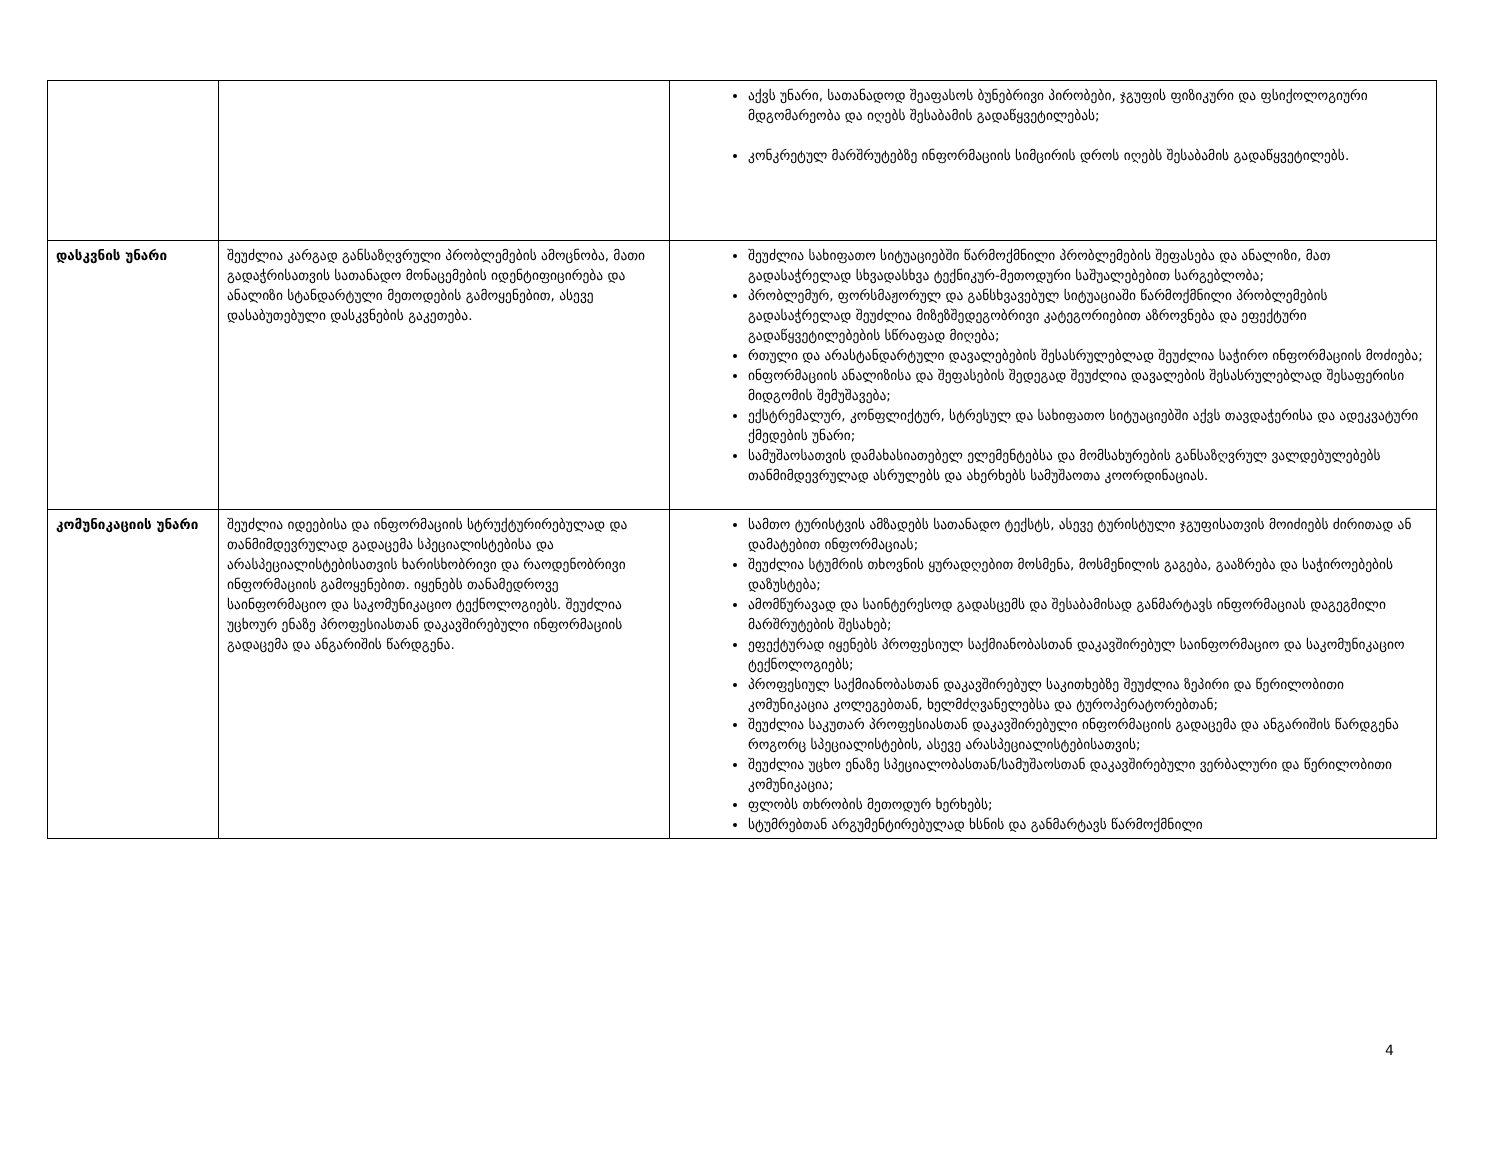| | | აქვს უნარი, სათანადოდ შეაფასოს ბუნებრივი პირობები, ჯგუფის ფიზიკური და ფსიქოლოგიური მდგომარეობა და იღებს შესაბამის გადაწყვეტილებას; კონკრეტულ მარშრუტებზე ინფორმაციის სიმცირის დროს იღებს შესაბამის გადაწყვეტილებს. |
| დასკვნის უნარი | შეუძლია კარგად განსაზღვრული პრობლემების ამოცნობა, მათი გადაჭრისათვის სათანადო მონაცემების იდენტიფიცირება და ანალიზი სტანდარტული მეთოდების გამოყენებით, ასევე დასაბუთებული დასკვნების გაკეთება. | შეუძლია სახიფათო სიტუაციებში წარმოქმნილი პრობლემების შეფასება და ანალიზი, მათ გადასაჭრელად სხვადასხვა ტექნიკურ-მეთოდური საშუალებებით სარგებლობა; პრობლემურ, ფორსმაჟორულ და განსხვავებულ სიტუაციაში წარმოქმნილი პრობლემების გადასაჭრელად შეუძლია მიზეზშედეგობრივი კატეგორიებით აზროვნება და ეფექტური გადაწყვეტილებების სწრაფად მიღება; რთული და არასტანდარტული დავალებების შესასრულებლად შეუძლია საჭირო ინფორმაციის მოძიება; ინფორმაციის ანალიზისა და შეფასების შედეგად შეუძლია დავალების შესასრულებლად შესაფერისი მიდგომის შემუშავება; ექსტრემალურ, კონფლიქტურ, სტრესულ და სახიფათო სიტუაციებში აქვს თავდაჭერისა და ადეკვატური ქმედების უნარი; სამუშაოსათვის დამახასიათებელ ელემენტებსა და მომსახურების განსაზღვრულ ვალდებულებებს თანმიმდევრულად ასრულებს და ახერხებს სამუშაოთა კოორდინაციას. |
| კომუნიკაციის უნარი | შეუძლია იდეებისა და ინფორმაციის სტრუქტურირებულად და თანმიმდევრულად გადაცემა სპეციალისტებისა და არასპეციალისტებისათვის ხარისხობრივი და რაოდენობრივი ინფორმაციის გამოყენებით. იყენებს თანამედროვე საინფორმაციო და საკომუნიკაციო ტექნოლოგიებს. შეუძლია უცხოურ ენაზე პროფესიასთან დაკავშირებული ინფორმაციის გადაცემა და ანგარიშის წარდგენა. | სამთო ტურისტვის ამზადებს სათანადო ტექსტს, ასევე ტურისტული ჯგუფისათვის მოიძიებს ძირითად ან დამატებით ინფორმაციას; შეუძლია სტუმრის თხოვნის ყურადღებით მოსმენა, მოსმენილის გაგება, გააზრება და საჭიროებების დაზუსტება; ამომწურავად და საინტერესოდ გადასცემს და შესაბამისად განმარტავს ინფორმაციას დაგეგმილი მარშრუტების შესახებ; ეფექტურად იყენებს პროფესიულ საქმიანობასთან დაკავშირებულ საინფორმაციო და საკომუნიკაციო ტექნოლოგიებს; პროფესიულ საქმიანობასთან დაკავშირებულ საკითხებზე შეუძლია ზეპირი და წერილობითი კომუნიკაცია კოლეგებთან, ხელმძღვანელებსა და ტუროპერატორებთან; შეუძლია საკუთარ პროფესიასთან დაკავშირებული ინფორმაციის გადაცემა და ანგარიშის წარდგენა როგორც სპეციალისტების, ასევე არასპეციალისტებისათვის; შეუძლია უცხო ენაზე სპეციალობასთან/სამუშაოსთან დაკავშირებული ვერბალური და წერილობითი კომუნიკაცია; ფლობს თხრობის მეთოდურ ხერხებს; სტუმრებთან არგუმენტირებულად ხსნის და განმარტავს წარმოქმნილი |
4